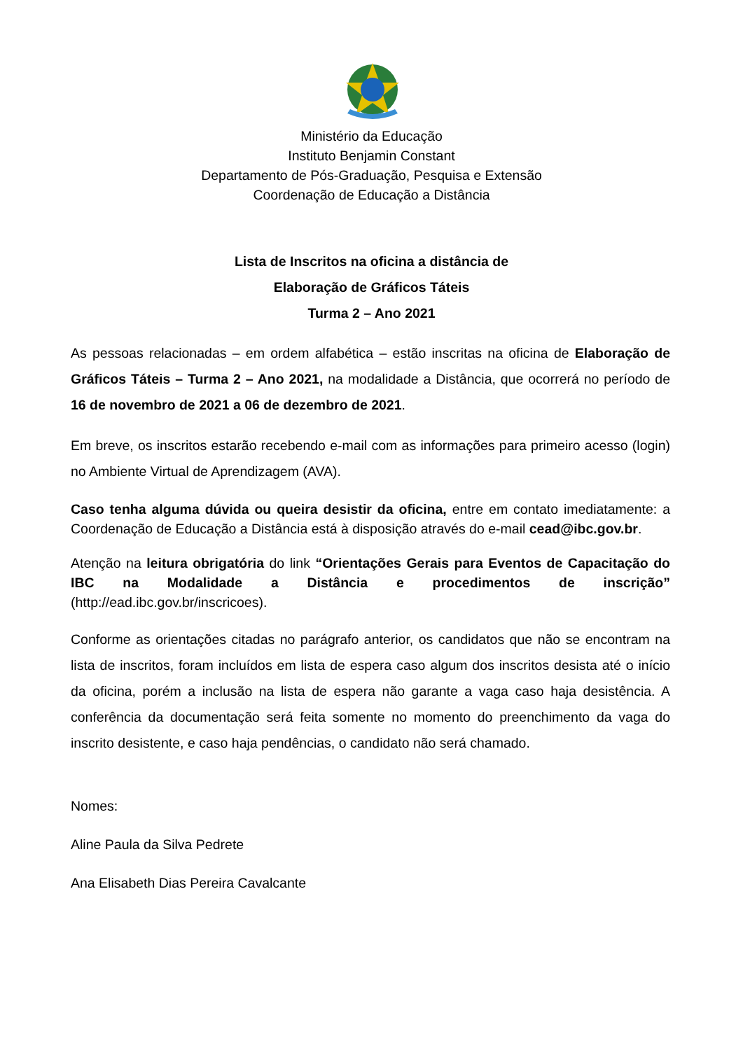Ministério da Educação
Instituto Benjamin Constant
Departamento de Pós-Graduação, Pesquisa e Extensão
Coordenação de Educação a Distância
Lista de Inscritos na oficina a distância de
Elaboração de Gráficos Táteis
Turma 2 – Ano 2021
As pessoas relacionadas – em ordem alfabética – estão inscritas na oficina de Elaboração de Gráficos Táteis – Turma 2 – Ano 2021, na modalidade a Distância, que ocorrerá no período de 16 de novembro de 2021 a 06 de dezembro de 2021.
Em breve, os inscritos estarão recebendo e-mail com as informações para primeiro acesso (login) no Ambiente Virtual de Aprendizagem (AVA).
Caso tenha alguma dúvida ou queira desistir da oficina, entre em contato imediatamente: a Coordenação de Educação a Distância está à disposição através do e-mail cead@ibc.gov.br.
Atenção na leitura obrigatória do link “Orientações Gerais para Eventos de Capacitação do IBC na Modalidade a Distância e procedimentos de inscrição” (http://ead.ibc.gov.br/inscricoes).
Conforme as orientações citadas no parágrafo anterior, os candidatos que não se encontram na lista de inscritos, foram incluídos em lista de espera caso algum dos inscritos desista até o início da oficina, porém a inclusão na lista de espera não garante a vaga caso haja desistência. A conferência da documentação será feita somente no momento do preenchimento da vaga do inscrito desistente, e caso haja pendências, o candidato não será chamado.
Nomes:
Aline Paula da Silva Pedrete
Ana Elisabeth Dias Pereira Cavalcante